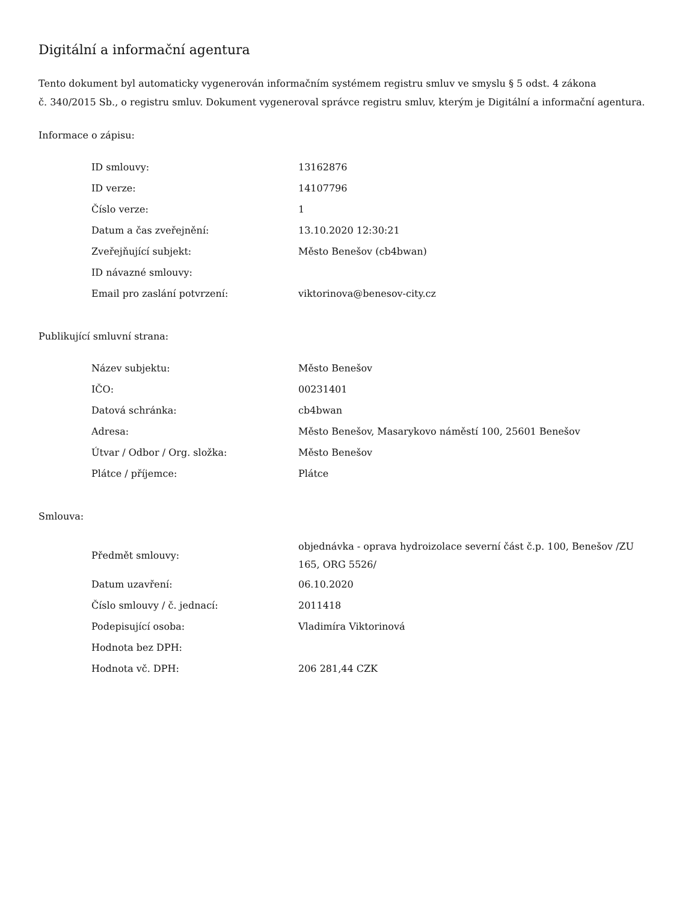Digitální a informační agentura
Tento dokument byl automaticky vygenerován informačním systémem registru smluv ve smyslu § 5 odst. 4 zákona
č. 340/2015 Sb., o registru smluv. Dokument vygeneroval správce registru smluv, kterým je Digitální a informační agentura.
Informace o zápisu:
| ID smlouvy: | 13162876 |
| ID verze: | 14107796 |
| Číslo verze: | 1 |
| Datum a čas zveřejnění: | 13.10.2020 12:30:21 |
| Zveřejňující subjekt: | Město Benešov (cb4bwan) |
| ID návazné smlouvy: | |
| Email pro zaslání potvrzení: | viktorinova@benesov-city.cz |
Publikující smluvní strana:
| Název subjektu: | Město Benešov |
| IČO: | 00231401 |
| Datová schránka: | cb4bwan |
| Adresa: | Město Benešov, Masarykovo náměstí 100, 25601 Benešov |
| Útvar / Odbor / Org. složka: | Město Benešov |
| Plátce / příjemce: | Plátce |
Smlouva:
| Předmět smlouvy: | objednávka - oprava hydroizolace severní část č.p. 100, Benešov /ZU 165, ORG 5526/ |
| Datum uzavření: | 06.10.2020 |
| Číslo smlouvy / č. jednací: | 2011418 |
| Podepisující osoba: | Vladimíra Viktorinová |
| Hodnota bez DPH: | |
| Hodnota vč. DPH: | 206 281,44 CZK |